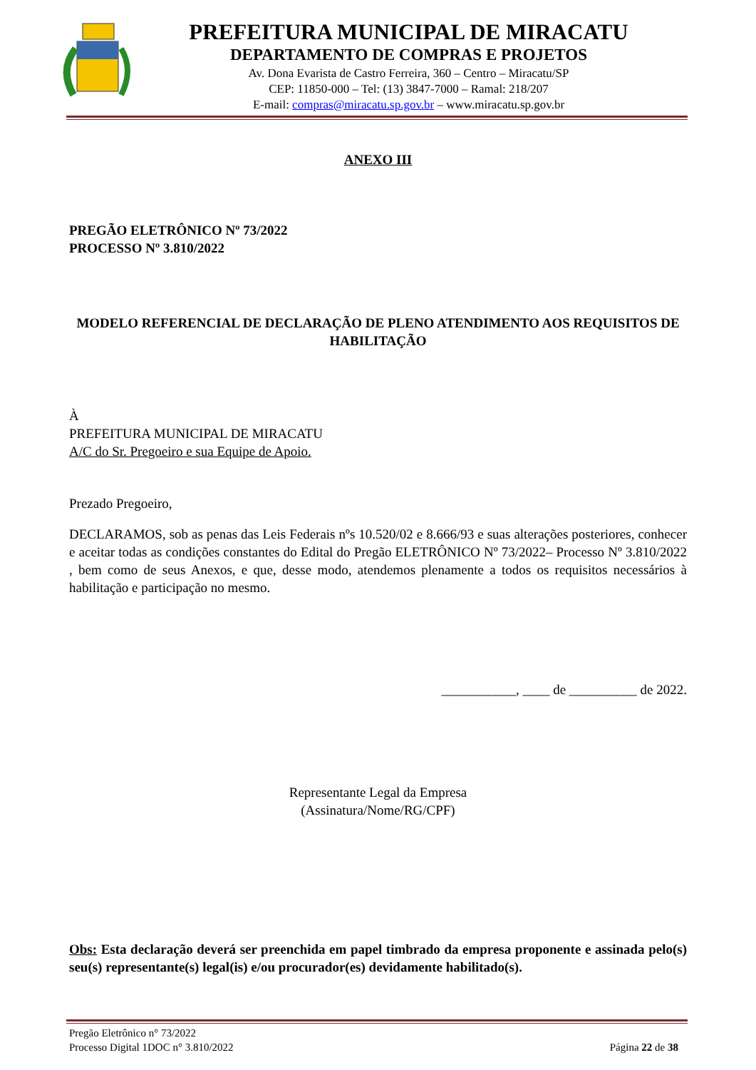PREFEITURA MUNICIPAL DE MIRACATU
DEPARTAMENTO DE COMPRAS E PROJETOS
Av. Dona Evarista de Castro Ferreira, 360 – Centro – Miracatu/SP
CEP: 11850-000 – Tel: (13) 3847-7000 – Ramal: 218/207
E-mail: compras@miracatu.sp.gov.br – www.miracatu.sp.gov.br
ANEXO III
PREGÃO ELETRÔNICO Nº 73/2022
PROCESSO Nº 3.810/2022
MODELO REFERENCIAL DE DECLARAÇÃO DE PLENO ATENDIMENTO AOS REQUISITOS DE HABILITAÇÃO
À
PREFEITURA MUNICIPAL DE MIRACATU
A/C do Sr. Pregoeiro e sua Equipe de Apoio.
Prezado Pregoeiro,
DECLARAMOS, sob as penas das Leis Federais nºs 10.520/02 e 8.666/93 e suas alterações posteriores, conhecer e aceitar todas as condições constantes do Edital do Pregão ELETRÔNICO Nº 73/2022– Processo Nº 3.810/2022 , bem como de seus Anexos, e que, desse modo, atendemos plenamente a todos os requisitos necessários à habilitação e participação no mesmo.
___________, ____ de __________ de 2022.
Representante Legal da Empresa
(Assinatura/Nome/RG/CPF)
Obs: Esta declaração deverá ser preenchida em papel timbrado da empresa proponente e assinada pelo(s) seu(s) representante(s) legal(is) e/ou procurador(es) devidamente habilitado(s).
Pregão Eletrônico n° 73/2022
Processo Digital 1DOC n° 3.810/2022 Página 22 de 38